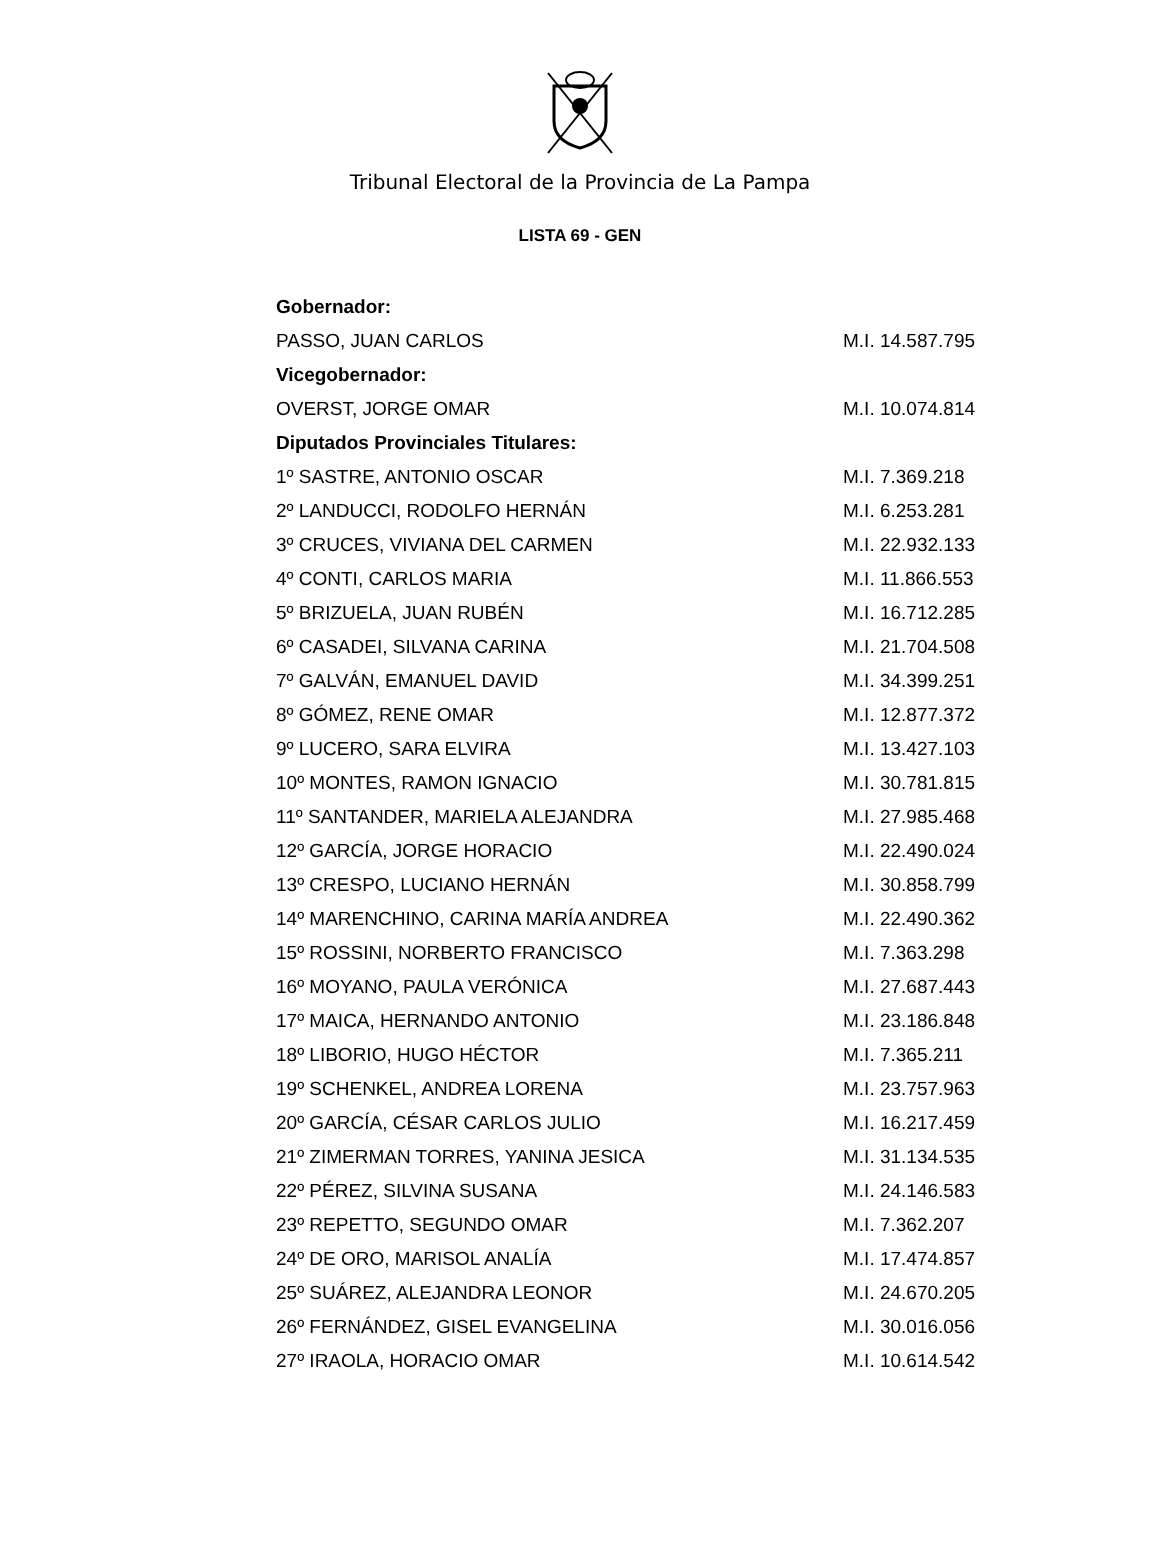Tribunal Electoral de la Provincia de La Pampa
LISTA 69 - GEN
| Gobernador: | |
| --- | --- |
| PASSO, JUAN CARLOS | M.I. 14.587.795 |
| Vicegobernador: | |
| OVERST, JORGE OMAR | M.I. 10.074.814 |
| Diputados Provinciales Titulares: | |
| 1º SASTRE, ANTONIO OSCAR | M.I. 7.369.218 |
| 2º LANDUCCI, RODOLFO HERNÁN | M.I. 6.253.281 |
| 3º CRUCES, VIVIANA DEL CARMEN | M.I. 22.932.133 |
| 4º CONTI, CARLOS MARIA | M.I. 11.866.553 |
| 5º BRIZUELA, JUAN RUBÉN | M.I. 16.712.285 |
| 6º CASADEI, SILVANA CARINA | M.I. 21.704.508 |
| 7º GALVÁN, EMANUEL DAVID | M.I. 34.399.251 |
| 8º GÓMEZ, RENE OMAR | M.I. 12.877.372 |
| 9º LUCERO, SARA ELVIRA | M.I. 13.427.103 |
| 10º MONTES, RAMON IGNACIO | M.I. 30.781.815 |
| 11º SANTANDER, MARIELA ALEJANDRA | M.I. 27.985.468 |
| 12º GARCÍA, JORGE HORACIO | M.I. 22.490.024 |
| 13º CRESPO, LUCIANO HERNÁN | M.I. 30.858.799 |
| 14º MARENCHINO, CARINA MARÍA ANDREA | M.I. 22.490.362 |
| 15º ROSSINI, NORBERTO FRANCISCO | M.I. 7.363.298 |
| 16º MOYANO, PAULA VERÓNICA | M.I. 27.687.443 |
| 17º MAICA, HERNANDO ANTONIO | M.I. 23.186.848 |
| 18º LIBORIO, HUGO HÉCTOR | M.I. 7.365.211 |
| 19º SCHENKEL, ANDREA LORENA | M.I. 23.757.963 |
| 20º GARCÍA, CÉSAR CARLOS JULIO | M.I. 16.217.459 |
| 21º ZIMERMAN TORRES, YANINA JESICA | M.I. 31.134.535 |
| 22º PÉREZ, SILVINA SUSANA | M.I. 24.146.583 |
| 23º REPETTO, SEGUNDO OMAR | M.I. 7.362.207 |
| 24º DE ORO, MARISOL ANALÍA | M.I. 17.474.857 |
| 25º SUÁREZ, ALEJANDRA LEONOR | M.I. 24.670.205 |
| 26º FERNÁNDEZ, GISEL EVANGELINA | M.I. 30.016.056 |
| 27º IRAOLA, HORACIO OMAR | M.I. 10.614.542 |